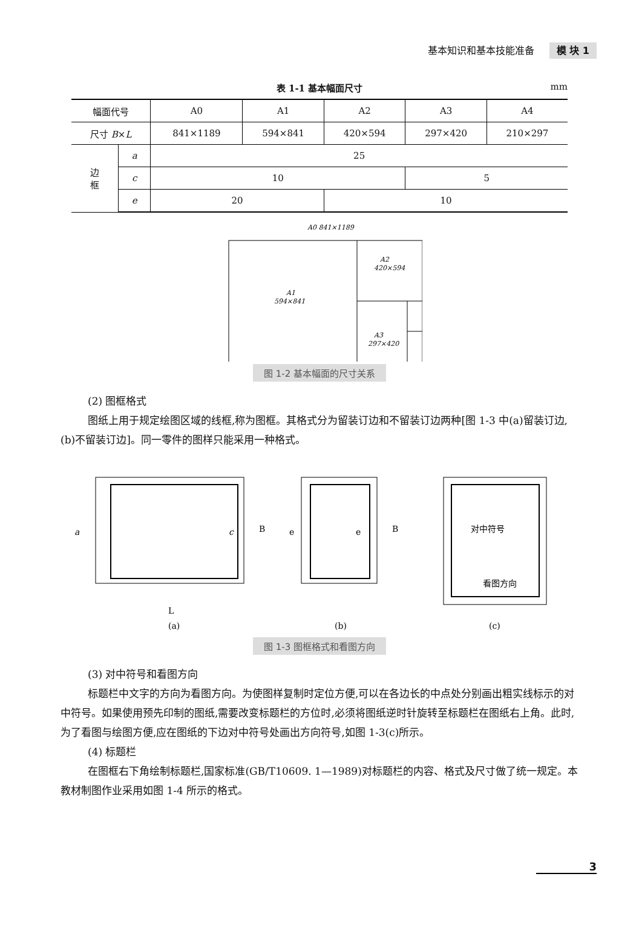基本知识和基本技能准备 模 块 1
表 1-1 基本幅面尺寸 mm
| 幅面代号 | | A0 | A1 | A2 | A3 | A4 |
| --- | --- | --- | --- | --- | --- | --- |
| 尺寸 B × L | | 841×1189 | 594×841 | 420×594 | 297×420 | 210×297 |
| 边 框 | a | 25 | | | | |
| | c | 10 | | | 5 | |
| | e | 20 | | 10 | | |
A0 841×1189
A1
594×841
A2
420×594
A3
297×420
图 1-2 基本幅面的尺寸关系
(2) 图框格式
图纸上用于规定绘图区域的线框,称为图框。其格式分为留装订边和不留装订边两种[图 1-3 中(a)留装订边,(b)不留装订边]。同一零件的图样只能采用一种格式。
a
c
B
L
e
e
B
对中符号
看图方向
(a)
(b)
(c)
图 1-3 图框格式和看图方向
(3) 对中符号和看图方向
标题栏中文字的方向为看图方向。为使图样复制时定位方便,可以在各边长的中点处分别画出粗实线标示的对中符号。如果使用预先印制的图纸,需要改变标题栏的方位时,必须将图纸逆时针旋转至标题栏在图纸右上角。此时,为了看图与绘图方便,应在图纸的下边对中符号处画出方向符号,如图 1-3(c)所示。
(4) 标题栏
在图框右下角绘制标题栏,国家标准(GB/T10609. 1—1989)对标题栏的内容、格式及尺寸做了统一规定。本教材制图作业采用如图 1-4 所示的格式。
3